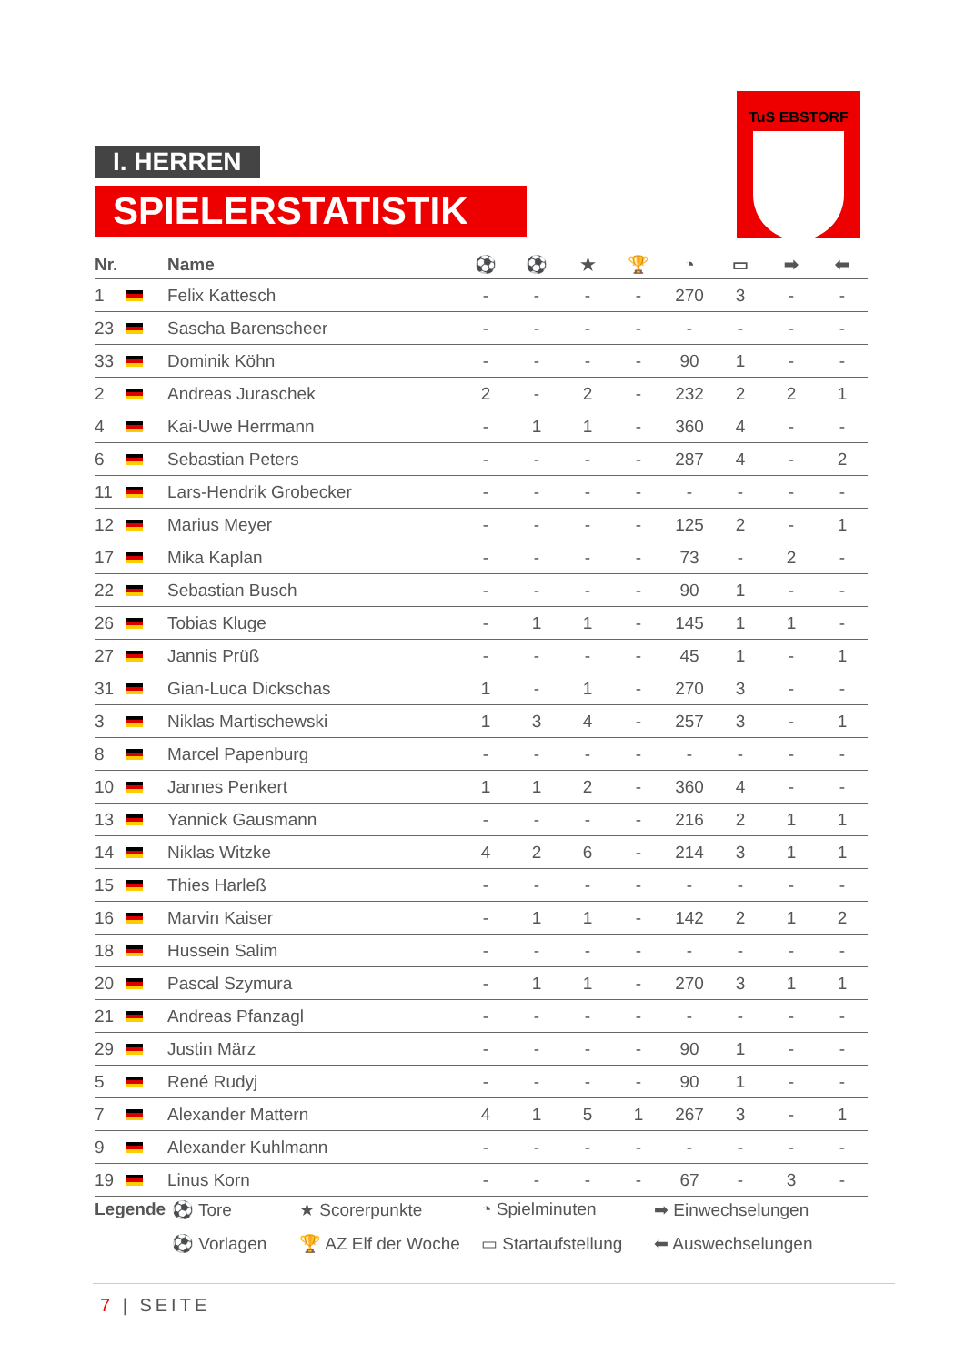I. HERREN
SPIELERSTATISTIK
TuS EBSTORF
| Nr. | | Name | ⚽ | ⚽ | ★ | 🏆 | ◔ | ▭ | ➡ | ⬅ |
| --- | --- | --- | --- | --- | --- | --- | --- | --- | --- | --- |
| 1 | | Felix Kattesch | - | - | - | - | 270 | 3 | - | - |
| 23 | | Sascha Barenscheer | - | - | - | - | - | - | - | - |
| 33 | | Dominik Köhn | - | - | - | - | 90 | 1 | - | - |
| 2 | | Andreas Juraschek | 2 | - | 2 | - | 232 | 2 | 2 | 1 |
| 4 | | Kai-Uwe Herrmann | - | 1 | 1 | - | 360 | 4 | - | - |
| 6 | | Sebastian Peters | - | - | - | - | 287 | 4 | - | 2 |
| 11 | | Lars-Hendrik Grobecker | - | - | - | - | - | - | - | - |
| 12 | | Marius Meyer | - | - | - | - | 125 | 2 | - | 1 |
| 17 | | Mika Kaplan | - | - | - | - | 73 | - | 2 | - |
| 22 | | Sebastian Busch | - | - | - | - | 90 | 1 | - | - |
| 26 | | Tobias Kluge | - | 1 | 1 | - | 145 | 1 | 1 | - |
| 27 | | Jannis Prüß | - | - | - | - | 45 | 1 | - | 1 |
| 31 | | Gian-Luca Dickschas | 1 | - | 1 | - | 270 | 3 | - | - |
| 3 | | Niklas Martischewski | 1 | 3 | 4 | - | 257 | 3 | - | 1 |
| 8 | | Marcel Papenburg | - | - | - | - | - | - | - | - |
| 10 | | Jannes Penkert | 1 | 1 | 2 | - | 360 | 4 | - | - |
| 13 | | Yannick Gausmann | - | - | - | - | 216 | 2 | 1 | 1 |
| 14 | | Niklas Witzke | 4 | 2 | 6 | - | 214 | 3 | 1 | 1 |
| 15 | | Thies Harleß | - | - | - | - | - | - | - | - |
| 16 | | Marvin Kaiser | - | 1 | 1 | - | 142 | 2 | 1 | 2 |
| 18 | | Hussein Salim | - | - | - | - | - | - | - | - |
| 20 | | Pascal Szymura | - | 1 | 1 | - | 270 | 3 | 1 | 1 |
| 21 | | Andreas Pfanzagl | - | - | - | - | - | - | - | - |
| 29 | | Justin März | - | - | - | - | 90 | 1 | - | - |
| 5 | | René Rudyj | - | - | - | - | 90 | 1 | - | - |
| 7 | | Alexander Mattern | 4 | 1 | 5 | 1 | 267 | 3 | - | 1 |
| 9 | | Alexander Kuhlmann | - | - | - | - | - | - | - | - |
| 19 | | Linus Korn | - | - | - | - | 67 | - | 3 | - |
Legende
⚽ Tore
★ Scorerpunkte
◔ Spielminuten
➡ Einwechselungen
⚽ Vorlagen
🏆 AZ Elf der Woche
▭ Startaufstellung
⬅ Auswechselungen
7 | SEITE